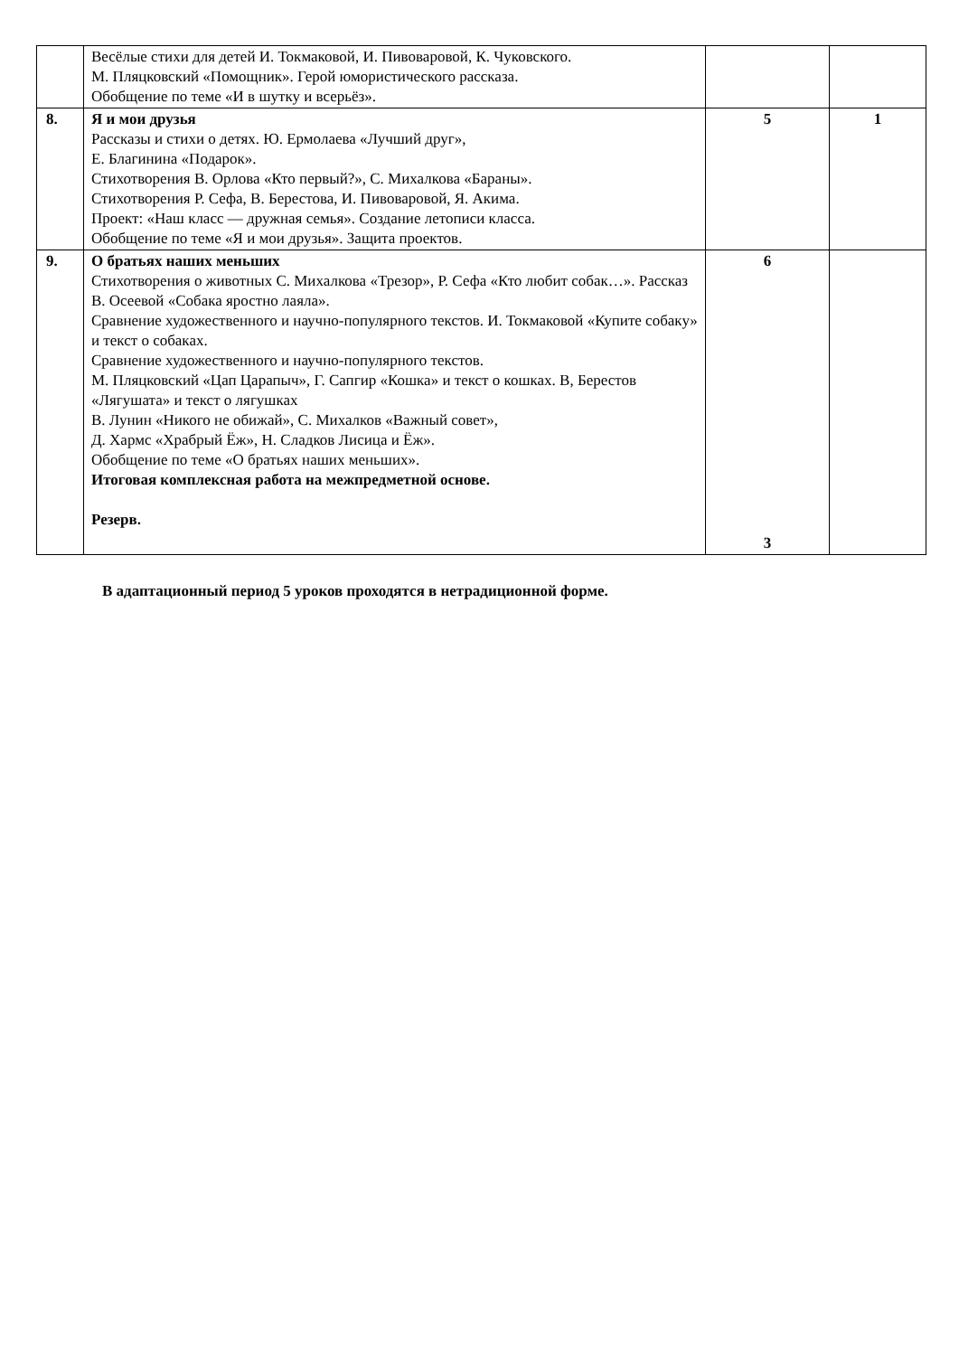| | Весёлые стихи для детей И. Токмаковой, И. Пивоваровой, К. Чуковского. М. Пляцковский «Помощник». Герой юмористического рассказа. Обобщение по теме «И в шутку и всерьёз». | | |
| 8. | Я и мои друзья Рассказы и стихи о детях. Ю. Ермолаева «Лучший друг», Е. Благинина «Подарок». Стихотворения В. Орлова «Кто первый?», С. Михалкова «Бараны». Стихотворения Р. Сефа, В. Берестова, И. Пивоваровой, Я. Акима. Проект: «Наш класс — дружная семья». Создание летописи класса. Обобщение по теме «Я и мои друзья». Защита проектов. | 5 | 1 |
| 9. | О братьях наших меньших Стихотворения о животных С. Михалкова «Трезор», Р. Сефа «Кто любит собак…». Рассказ В. Осеевой «Собака яростно лаяла». Сравнение художественного и научно-популярного текстов. И. Токмаковой «Купите собаку» и текст о собаках. Сравнение художественного и научно-популярного текстов. М. Пляцковский «Цап Царапыч», Г. Сапгир «Кошка» и текст о кошках. В, Берестов «Лягушата» и текст о лягушках В. Лунин «Никого не обижай», С. Михалков «Важный совет», Д. Хармс «Храбрый Ёж», Н. Сладков Лисица и Ёж». Обобщение по теме «О братьях наших меньших». Итоговая комплексная работа на межпредметной основе. Резерв. | 6 3 | |
В адаптационный период 5 уроков проходятся в нетрадиционной форме.